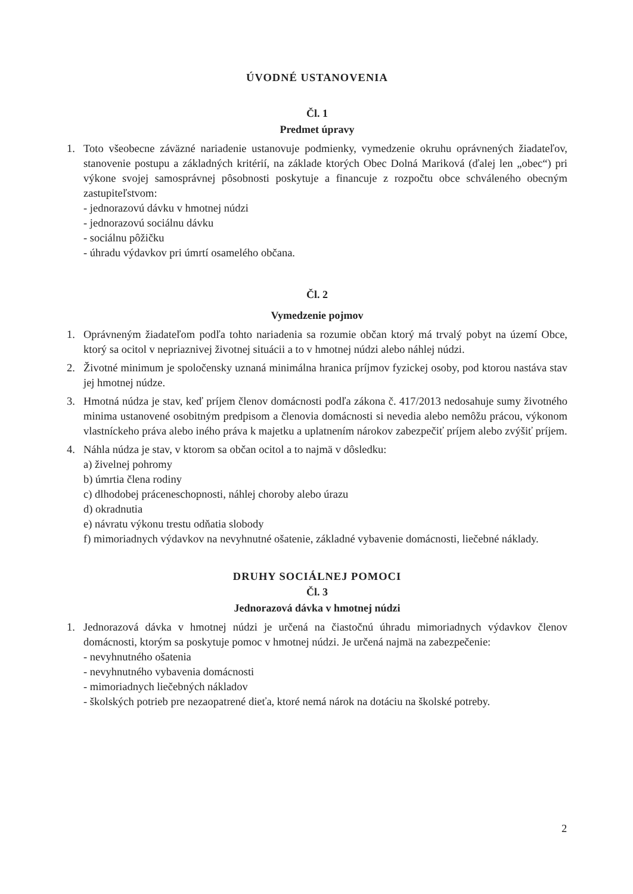ÚVODNÉ USTANOVENIA
Čl. 1
Predmet úpravy
1. Toto všeobecne záväzné nariadenie ustanovuje podmienky, vymedzenie okruhu oprávnených žiadateľov, stanovenie postupu a základných kritérií, na základe ktorých Obec Dolná Mariková (ďalej len „obec“) pri výkone svojej samosprávnej pôsobnosti poskytuje a financuje z rozpočtu obce schváleného obecným zastupiteľstvom:
- jednorazovú dávku v hmotnej núdzi
- jednorazovú sociálnu dávku
- sociálnu pôžičku
- úhradu výdavkov pri úmrtí osamelého občana.
Čl. 2
Vymedzenie pojmov
1. Oprávneným žiadateľom podľa tohto nariadenia sa rozumie občan ktorý má trvalý pobyt na území Obce, ktorý sa ocitol v nepriaznivej životnej situácii a to v hmotnej núdzi alebo náhlej núdzi.
2. Životné minimum je spoločensky uznaná minimálna hranica príjmov fyzickej osoby, pod ktorou nastáva stav jej hmotnej núdze.
3. Hmotná núdza je stav, keď príjem členov domácnosti podľa zákona č. 417/2013 nedosahuje sumy životného minima ustanovené osobitným predpisom a členovia domácnosti si nevedia alebo nemôžu prácou, výkonom vlastníckeho práva alebo iného práva k majetku a uplatnením nárokov zabezpečiť príjem alebo zvýšiť príjem.
4. Náhla núdza je stav, v ktorom sa občan ocitol a to najmä v dôsledku:
a) živelnej pohromy
b) úmrtia člena rodiny
c) dlhodobej práceneschopnosti, náhlej choroby alebo úrazu
d) okradnutia
e) návratu výkonu trestu odňatia slobody
f) mimoriadnych výdavkov na nevyhnutné ošatenie, základné vybavenie domácnosti, liečebné náklady.
DRUHY SOCIÁLNEJ POMOCI
Čl. 3
Jednorazová dávka v hmotnej núdzi
1. Jednorazová dávka v hmotnej núdzi je určená na čiastočnú úhradu mimoriadnych výdavkov členov domácnosti, ktorým sa poskytuje pomoc v hmotnej núdzi. Je určená najmä na zabezpečenie:
- nevyhnutného ošatenia
- nevyhnutného vybavenia domácnosti
- mimoriadnych liečebných nákladov
- školských potrieb pre nezaopatrené dieťa, ktoré nemá nárok na dotáciu na školské potreby.
2